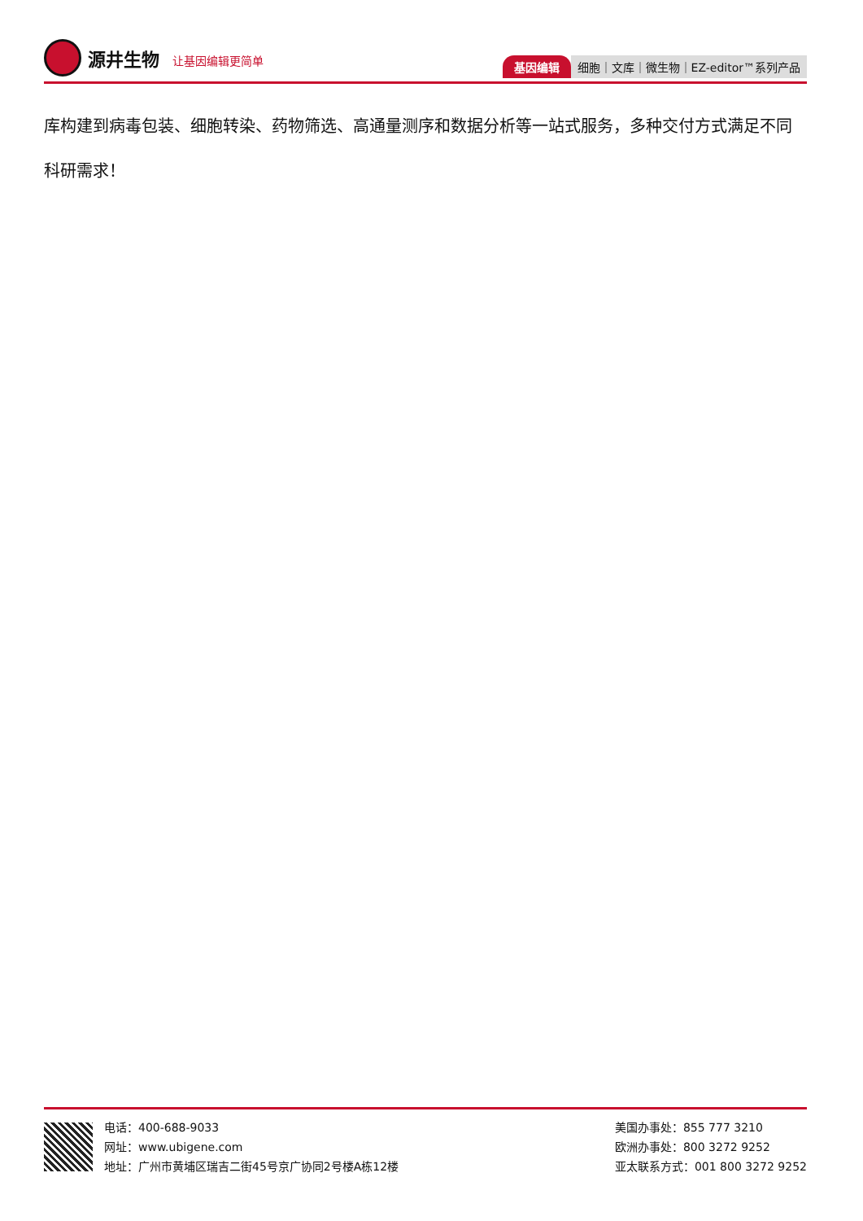源井生物 让基因编辑更简单
基因编辑 细胞｜文库｜微生物｜EZ-editor™系列产品
库构建到病毒包装、细胞转染、药物筛选、高通量测序和数据分析等一站式服务，多种交付方式满足不同科研需求！
电话：400-688-9033
网址：www.ubigene.com
地址：广州市黄埔区瑞吉二街45号京广协同2号楼A栋12楼
美国办事处：855 777 3210
欧洲办事处：800 3272 9252
亚太联系方式：001 800 3272 9252